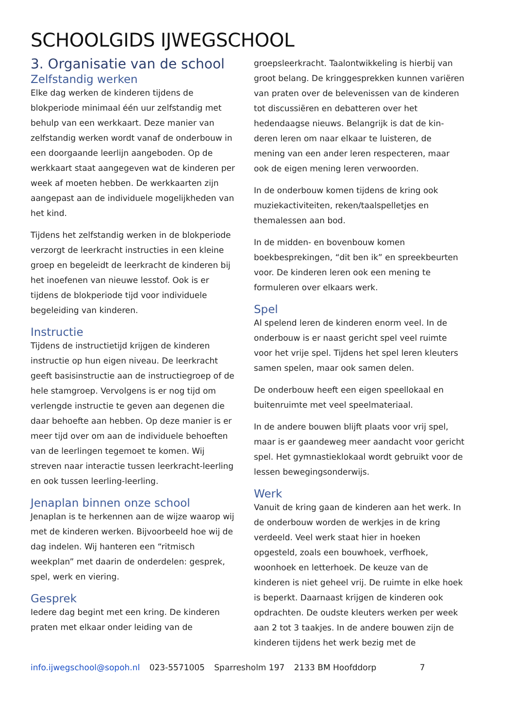SCHOOLGIDS IJWEGSCHOOL
3. Organisatie van de school
Zelfstandig werken
Elke dag werken de kinderen tijdens de blokperiode minimaal één uur zelfstandig met behulp van een werkkaart. Deze manier van zelfstandig werken wordt vanaf de onderbouw in een doorgaande leerlijn aangeboden. Op de werkkaart staat aangegeven wat de kinderen per week af moeten hebben. De werkkaarten zijn aangepast aan de individuele mogelijkheden van het kind.
Tijdens het zelfstandig werken in de blokperiode verzorgt de leerkracht instructies in een kleine groep en begeleidt de leerkracht de kinderen bij het inoefenen van nieuwe lesstof. Ook is er tijdens de blokperiode tijd voor individuele begeleiding van kinderen.
Instructie
Tijdens de instructietijd krijgen de kinderen instructie op hun eigen niveau. De leerkracht geeft basisinstructie aan de instructiegroep of de hele stamgroep. Vervolgens is er nog tijd om verlengde instructie te geven aan degenen die daar behoefte aan hebben. Op deze manier is er meer tijd over om aan de individuele behoeften van de leerlingen tegemoet te komen. Wij streven naar interactie tussen leerkracht-leerling en ook tussen leerling-leerling.
Jenaplan binnen onze school
Jenaplan is te herkennen aan de wijze waarop wij met de kinderen werken. Bijvoorbeeld hoe wij de dag indelen. Wij hanteren een “ritmisch weekplan” met daarin de onderdelen: gesprek, spel, werk en viering.
Gesprek
Iedere dag begint met een kring. De kinderen praten met elkaar onder leiding van de
groepsleerkracht. Taalontwikkeling is hierbij van groot belang. De kringgesprekken kunnen variëren van praten over de belevenissen van de kinderen tot discussiëren en debatteren over het hedendaagse nieuws. Belangrijk is dat de kin-deren leren om naar elkaar te luisteren, de mening van een ander leren respecteren, maar ook de eigen mening leren verwoorden.
In de onderbouw komen tijdens de kring ook muziekactiviteiten, reken/taalspelletjes en themalessen aan bod.
In de midden- en bovenbouw komen boekbesprekingen, “dit ben ik” en spreekbeurten voor. De kinderen leren ook een mening te formuleren over elkaars werk.
Spel
Al spelend leren de kinderen enorm veel. In de onderbouw is er naast gericht spel veel ruimte voor het vrije spel. Tijdens het spel leren kleuters samen spelen, maar ook samen delen.
De onderbouw heeft een eigen speellokaal en buitenruimte met veel speelmateriaal.
In de andere bouwen blijft plaats voor vrij spel, maar is er gaandeweg meer aandacht voor gericht spel. Het gymnastieklokaal wordt gebruikt voor de lessen bewegingsonderwijs.
Werk
Vanuit de kring gaan de kinderen aan het werk. In de onderbouw worden de werkjes in de kring verdeeld. Veel werk staat hier in hoeken opgesteld, zoals een bouwhoek, verfhoek, woonhoek en letterhoek. De keuze van de kinderen is niet geheel vrij. De ruimte in elke hoek is beperkt. Daarnaast krijgen de kinderen ook opdrachten. De oudste kleuters werken per week aan 2 tot 3 taakjes. In de andere bouwen zijn de kinderen tijdens het werk bezig met de
info.ijwegschool@sopoh.nl 023-5571005 Sparresholm 197 2133 BM Hoofddorp 7